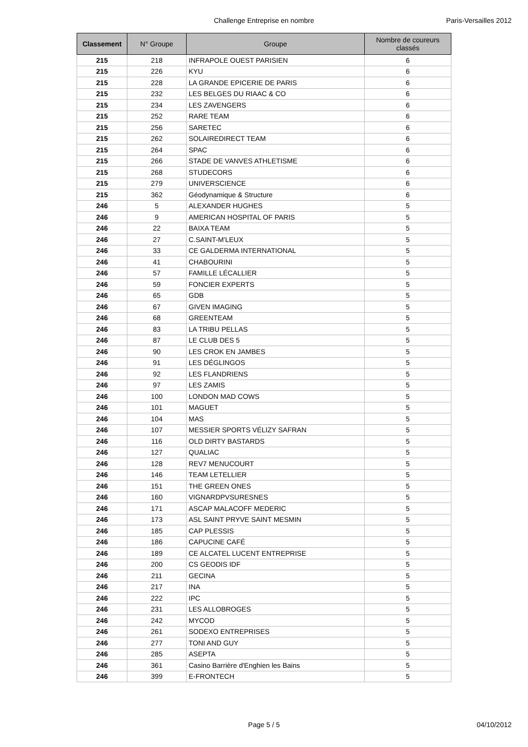Challenge Entreprise en nombre
Paris-Versailles 2012
| Classement | N° Groupe | Groupe | Nombre de coureurs classés |
| --- | --- | --- | --- |
| 215 | 218 | INFRAPOLE OUEST PARISIEN | 6 |
| 215 | 226 | KYU | 6 |
| 215 | 228 | LA GRANDE EPICERIE DE PARIS | 6 |
| 215 | 232 | LES BELGES DU RIAAC & CO | 6 |
| 215 | 234 | LES ZAVENGERS | 6 |
| 215 | 252 | RARE TEAM | 6 |
| 215 | 256 | SARETEC | 6 |
| 215 | 262 | SOLAIREDIRECT TEAM | 6 |
| 215 | 264 | SPAC | 6 |
| 215 | 266 | STADE DE VANVES ATHLETISME | 6 |
| 215 | 268 | STUDECORS | 6 |
| 215 | 279 | UNIVERSCIENCE | 6 |
| 215 | 362 | Géodynamique & Structure | 6 |
| 246 | 5 | ALEXANDER HUGHES | 5 |
| 246 | 9 | AMERICAN HOSPITAL OF PARIS | 5 |
| 246 | 22 | BAIXA TEAM | 5 |
| 246 | 27 | C.SAINT-M'LEUX | 5 |
| 246 | 33 | CE GALDERMA INTERNATIONAL | 5 |
| 246 | 41 | CHABOURINI | 5 |
| 246 | 57 | FAMILLE LÉCALLIER | 5 |
| 246 | 59 | FONCIER EXPERTS | 5 |
| 246 | 65 | GDB | 5 |
| 246 | 67 | GIVEN IMAGING | 5 |
| 246 | 68 | GREENTEAM | 5 |
| 246 | 83 | LA TRIBU PELLAS | 5 |
| 246 | 87 | LE CLUB DES 5 | 5 |
| 246 | 90 | LES CROK EN JAMBES | 5 |
| 246 | 91 | LES DÉGLINGOS | 5 |
| 246 | 92 | LES FLANDRIENS | 5 |
| 246 | 97 | LES ZAMIS | 5 |
| 246 | 100 | LONDON MAD COWS | 5 |
| 246 | 101 | MAGUET | 5 |
| 246 | 104 | MAS | 5 |
| 246 | 107 | MESSIER SPORTS VÉLIZY SAFRAN | 5 |
| 246 | 116 | OLD DIRTY BASTARDS | 5 |
| 246 | 127 | QUALIAC | 5 |
| 246 | 128 | REV7 MENUCOURT | 5 |
| 246 | 146 | TEAM LETELLIER | 5 |
| 246 | 151 | THE GREEN ONES | 5 |
| 246 | 160 | VIGNARDPVSURESNES | 5 |
| 246 | 171 | ASCAP MALACOFF MEDERIC | 5 |
| 246 | 173 | ASL SAINT PRYVE SAINT MESMIN | 5 |
| 246 | 185 | CAP PLESSIS | 5 |
| 246 | 186 | CAPUCINE CAFÉ | 5 |
| 246 | 189 | CE ALCATEL LUCENT ENTREPRISE | 5 |
| 246 | 200 | CS GEODIS IDF | 5 |
| 246 | 211 | GECINA | 5 |
| 246 | 217 | INA | 5 |
| 246 | 222 | IPC | 5 |
| 246 | 231 | LES ALLOBROGES | 5 |
| 246 | 242 | MYCOD | 5 |
| 246 | 261 | SODEXO ENTREPRISES | 5 |
| 246 | 277 | TONI AND GUY | 5 |
| 246 | 285 | ASEPTA | 5 |
| 246 | 361 | Casino Barrière d'Enghien les Bains | 5 |
| 246 | 399 | E-FRONTECH | 5 |
Page 5 / 5
04/10/2012